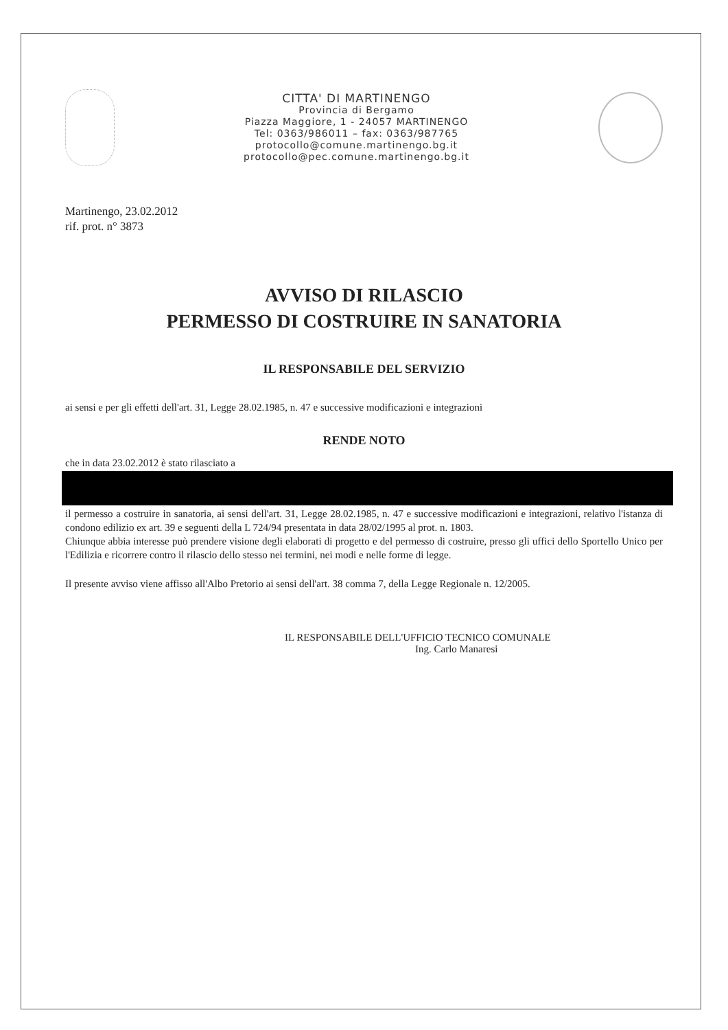CITTA' DI MARTINENGO
Provincia di Bergamo
Piazza Maggiore, 1 - 24057 MARTINENGO
Tel: 0363/986011 – fax: 0363/987765
protocollo@comune.martinengo.bg.it
protocollo@pec.comune.martinengo.bg.it
Martinengo, 23.02.2012
rif. prot. n° 3873
AVVISO DI RILASCIO
PERMESSO DI COSTRUIRE IN SANATORIA
IL RESPONSABILE DEL SERVIZIO
ai sensi e per gli effetti dell'art. 31, Legge 28.02.1985, n. 47 e successive modificazioni e integrazioni
RENDE NOTO
che in data 23.02.2012 è stato rilasciato a
il permesso a costruire in sanatoria, ai sensi dell'art. 31, Legge 28.02.1985, n. 47 e successive modificazioni e integrazioni, relativo l'istanza di condono edilizio ex art. 39 e seguenti della L 724/94 presentata in data 28/02/1995 al prot. n. 1803.
Chiunque abbia interesse può prendere visione degli elaborati di progetto e del permesso di costruire, presso gli uffici dello Sportello Unico per l'Edilizia e ricorrere contro il rilascio dello stesso nei termini, nei modi e nelle forme di legge.
Il presente avviso viene affisso all'Albo Pretorio ai sensi dell'art. 38 comma 7, della Legge Regionale n. 12/2005.
IL RESPONSABILE DELL'UFFICIO TECNICO COMUNALE
Ing. Carlo Manaresi